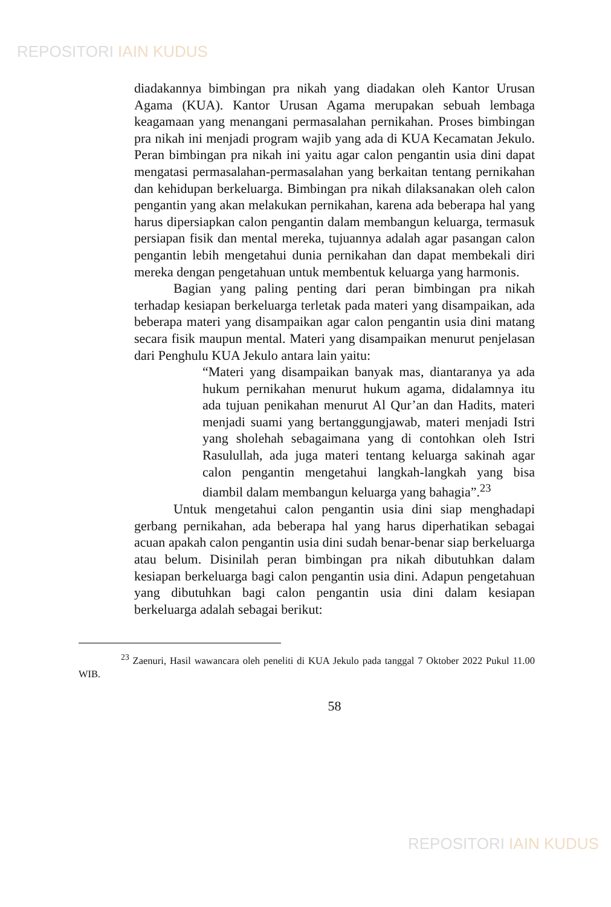REPOSITORI IAIN KUDUS
diadakannya bimbingan pra nikah yang diadakan oleh Kantor Urusan Agama (KUA). Kantor Urusan Agama merupakan sebuah lembaga keagamaan yang menangani permasalahan pernikahan. Proses bimbingan pra nikah ini menjadi program wajib yang ada di KUA Kecamatan Jekulo. Peran bimbingan pra nikah ini yaitu agar calon pengantin usia dini dapat mengatasi permasalahan-permasalahan yang berkaitan tentang pernikahan dan kehidupan berkeluarga. Bimbingan pra nikah dilaksanakan oleh calon pengantin yang akan melakukan pernikahan, karena ada beberapa hal yang harus dipersiapkan calon pengantin dalam membangun keluarga, termasuk persiapan fisik dan mental mereka, tujuannya adalah agar pasangan calon pengantin lebih mengetahui dunia pernikahan dan dapat membekali diri mereka dengan pengetahuan untuk membentuk keluarga yang harmonis.
Bagian yang paling penting dari peran bimbingan pra nikah terhadap kesiapan berkeluarga terletak pada materi yang disampaikan, ada beberapa materi yang disampaikan agar calon pengantin usia dini matang secara fisik maupun mental. Materi yang disampaikan menurut penjelasan dari Penghulu KUA Jekulo antara lain yaitu:
“Materi yang disampaikan banyak mas, diantaranya ya ada hukum pernikahan menurut hukum agama, didalamnya itu ada tujuan penikahan menurut Al Qur’an dan Hadits, materi menjadi suami yang bertanggungjawab, materi menjadi Istri yang sholehah sebagaimana yang di contohkan oleh Istri Rasulullah, ada juga materi tentang keluarga sakinah agar calon pengantin mengetahui langkah-langkah yang bisa diambil dalam membangun keluarga yang bahagia”.<sup>23</sup>
Untuk mengetahui calon pengantin usia dini siap menghadapi gerbang pernikahan, ada beberapa hal yang harus diperhatikan sebagai acuan apakah calon pengantin usia dini sudah benar-benar siap berkeluarga atau belum. Disinilah peran bimbingan pra nikah dibutuhkan dalam kesiapan berkeluarga bagi calon pengantin usia dini. Adapun pengetahuan yang dibutuhkan bagi calon pengantin usia dini dalam kesiapan berkeluarga adalah sebagai berikut:
<sup>23</sup> Zaenuri, Hasil wawancara oleh peneliti di KUA Jekulo pada tanggal 7 Oktober 2022 Pukul 11.00 WIB.
58
REPOSITORI IAIN KUDUS